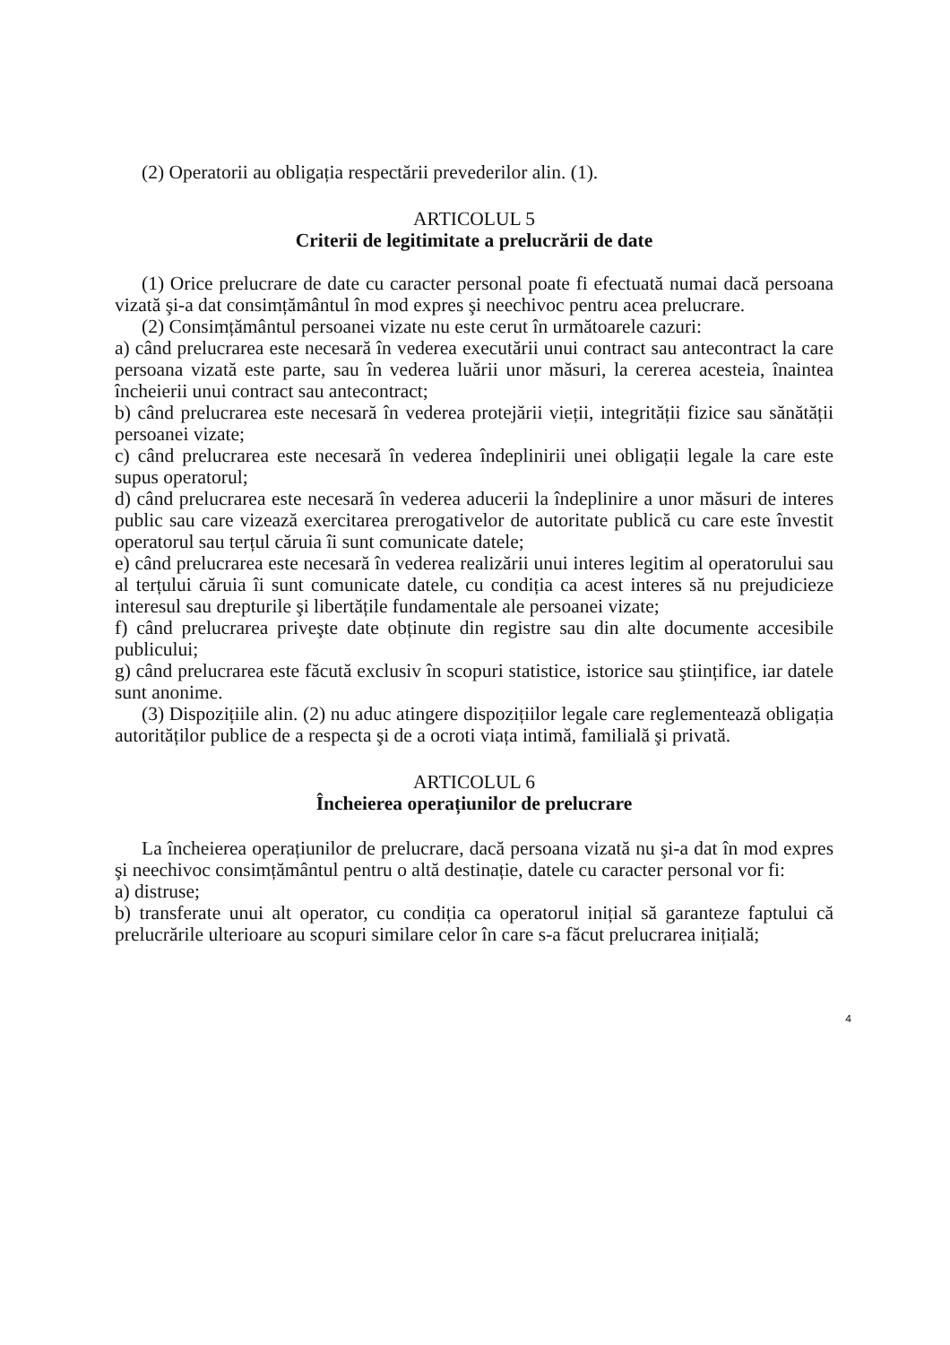(2) Operatorii au obligația respectării prevederilor alin. (1).
ARTICOLUL 5
Criterii de legitimitate a prelucrării de date
(1) Orice prelucrare de date cu caracter personal poate fi efectuată numai dacă persoana vizată şi-a dat consimțământul în mod expres şi neechivoc pentru acea prelucrare.
(2) Consimțământul persoanei vizate nu este cerut în următoarele cazuri:
a) când prelucrarea este necesară în vederea executării unui contract sau antecontract la care persoana vizată este parte, sau în vederea luării unor măsuri, la cererea acesteia, înaintea încheierii unui contract sau antecontract;
b) când prelucrarea este necesară în vederea protejării vieții, integrității fizice sau sănătății persoanei vizate;
c) când prelucrarea este necesară în vederea îndeplinirii unei obligații legale la care este supus operatorul;
d) când prelucrarea este necesară în vederea aducerii la îndeplinire a unor măsuri de interes public sau care vizează exercitarea prerogativelor de autoritate publică cu care este învestit operatorul sau terțul căruia îi sunt comunicate datele;
e) când prelucrarea este necesară în vederea realizării unui interes legitim al operatorului sau al terțului căruia îi sunt comunicate datele, cu condiția ca acest interes să nu prejudicieze interesul sau drepturile şi libertățile fundamentale ale persoanei vizate;
f) când prelucrarea priveşte date obținute din registre sau din alte documente accesibile publicului;
g) când prelucrarea este făcută exclusiv în scopuri statistice, istorice sau ştiințifice, iar datele sunt anonime.
(3) Dispozițiile alin. (2) nu aduc atingere dispozițiilor legale care reglementează obligația autorităților publice de a respecta şi de a ocroti viața intimă, familială şi privată.
ARTICOLUL 6
Încheierea operațiunilor de prelucrare
La încheierea operațiunilor de prelucrare, dacă persoana vizată nu şi-a dat în mod expres şi neechivoc consimțământul pentru o altă destinație, datele cu caracter personal vor fi:
a) distruse;
b) transferate unui alt operator, cu condiția ca operatorul inițial să garanteze faptului că prelucrările ulterioare au scopuri similare celor în care s-a făcut prelucrarea inițială;
4